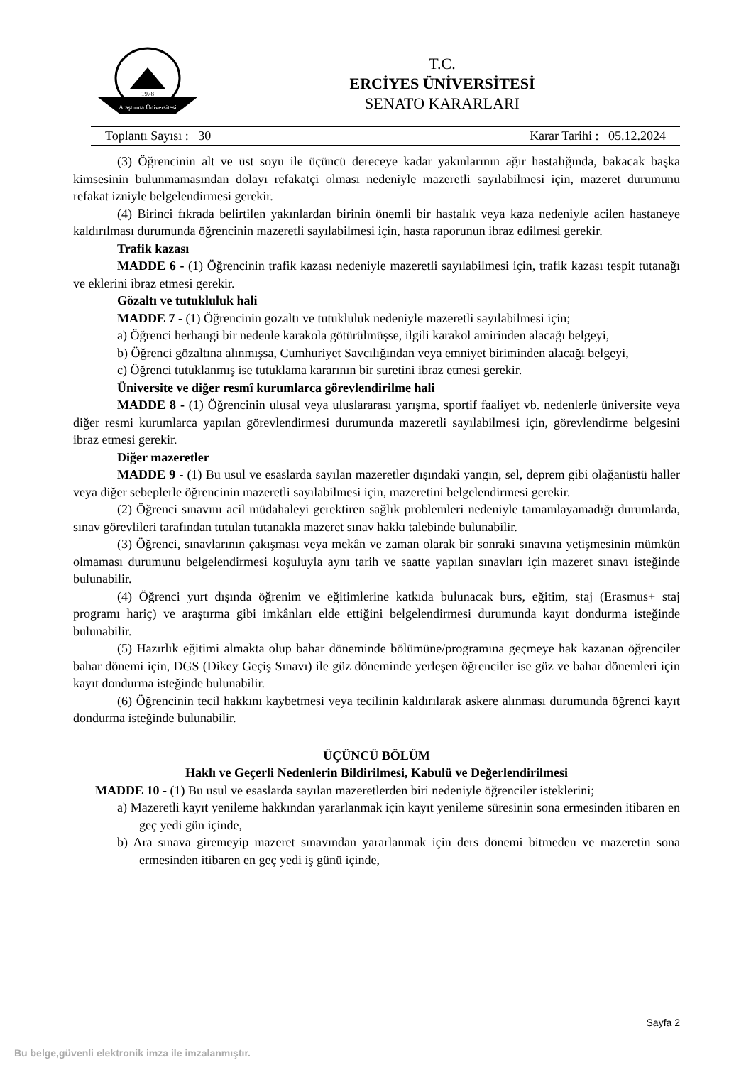Araştırma Üniversitesi
1978
T.C.
ERCİYES ÜNİVERSİTESİ
SENATO KARARLARI
Toplantı Sayısı : 30 Karar Tarihi : 05.12.2024
(3) Öğrencinin alt ve üst soyu ile üçüncü dereceye kadar yakınlarının ağır hastalığında, bakacak başka kimsesinin bulunmamasından dolayı refakatçi olması nedeniyle mazeretli sayılabilmesi için, mazeret durumunu refakat izniyle belgelendirmesi gerekir.
(4) Birinci fıkrada belirtilen yakınlardan birinin önemli bir hastalık veya kaza nedeniyle acilen hastaneye kaldırılması durumunda öğrencinin mazeretli sayılabilmesi için, hasta raporunun ibraz edilmesi gerekir.
Trafik kazası
MADDE 6 - (1) Öğrencinin trafik kazası nedeniyle mazeretli sayılabilmesi için, trafik kazası tespit tutanağı ve eklerini ibraz etmesi gerekir.
Gözaltı ve tutukluluk hali
MADDE 7 - (1) Öğrencinin gözaltı ve tutukluluk nedeniyle mazeretli sayılabilmesi için;
a) Öğrenci herhangi bir nedenle karakola götürülmüşse, ilgili karakol amirinden alacağı belgeyi,
b) Öğrenci gözaltına alınmışsa, Cumhuriyet Savcılığından veya emniyet biriminden alacağı belgeyi,
c) Öğrenci tutuklanmış ise tutuklama kararının bir suretini ibraz etmesi gerekir.
Üniversite ve diğer resmî kurumlarca görevlendirilme hali
MADDE 8 - (1) Öğrencinin ulusal veya uluslararası yarışma, sportif faaliyet vb. nedenlerle üniversite veya diğer resmi kurumlarca yapılan görevlendirmesi durumunda mazeretli sayılabilmesi için, görevlendirme belgesini ibraz etmesi gerekir.
Diğer mazeretler
MADDE 9 - (1) Bu usul ve esaslarda sayılan mazeretler dışındaki yangın, sel, deprem gibi olağanüstü haller veya diğer sebeplerle öğrencinin mazeretli sayılabilmesi için, mazeretini belgelendirmesi gerekir.
(2) Öğrenci sınavını acil müdahaleyi gerektiren sağlık problemleri nedeniyle tamamlayamadığı durumlarda, sınav görevlileri tarafından tutulan tutanakla mazeret sınav hakkı talebinde bulunabilir.
(3) Öğrenci, sınavlarının çakışması veya mekân ve zaman olarak bir sonraki sınavına yetişmesinin mümkün olmaması durumunu belgelendirmesi koşuluyla aynı tarih ve saatte yapılan sınavları için mazeret sınavı isteğinde bulunabilir.
(4) Öğrenci yurt dışında öğrenim ve eğitimlerine katkıda bulunacak burs, eğitim, staj (Erasmus+ staj programı hariç) ve araştırma gibi imkânları elde ettiğini belgelendirmesi durumunda kayıt dondurma isteğinde bulunabilir.
(5) Hazırlık eğitimi almakta olup bahar döneminde bölümüne/programına geçmeye hak kazanan öğrenciler bahar dönemi için, DGS (Dikey Geçiş Sınavı) ile güz döneminde yerleşen öğrenciler ise güz ve bahar dönemleri için kayıt dondurma isteğinde bulunabilir.
(6) Öğrencinin tecil hakkını kaybetmesi veya tecilinin kaldırılarak askere alınması durumunda öğrenci kayıt dondurma isteğinde bulunabilir.
ÜÇÜNCÜ BÖLÜM
Haklı ve Geçerli Nedenlerin Bildirilmesi, Kabulü ve Değerlendirilmesi
MADDE 10 - (1) Bu usul ve esaslarda sayılan mazeretlerden biri nedeniyle öğrenciler isteklerini;
a) Mazeretli kayıt yenileme hakkından yararlanmak için kayıt yenileme süresinin sona ermesinden itibaren en geç yedi gün içinde,
b) Ara sınava giremeyip mazeret sınavından yararlanmak için ders dönemi bitmeden ve mazeretin sona ermesinden itibaren en geç yedi iş günü içinde,
Sayfa 2
Bu belge,güvenli elektronik imza ile imzalanmıştır.